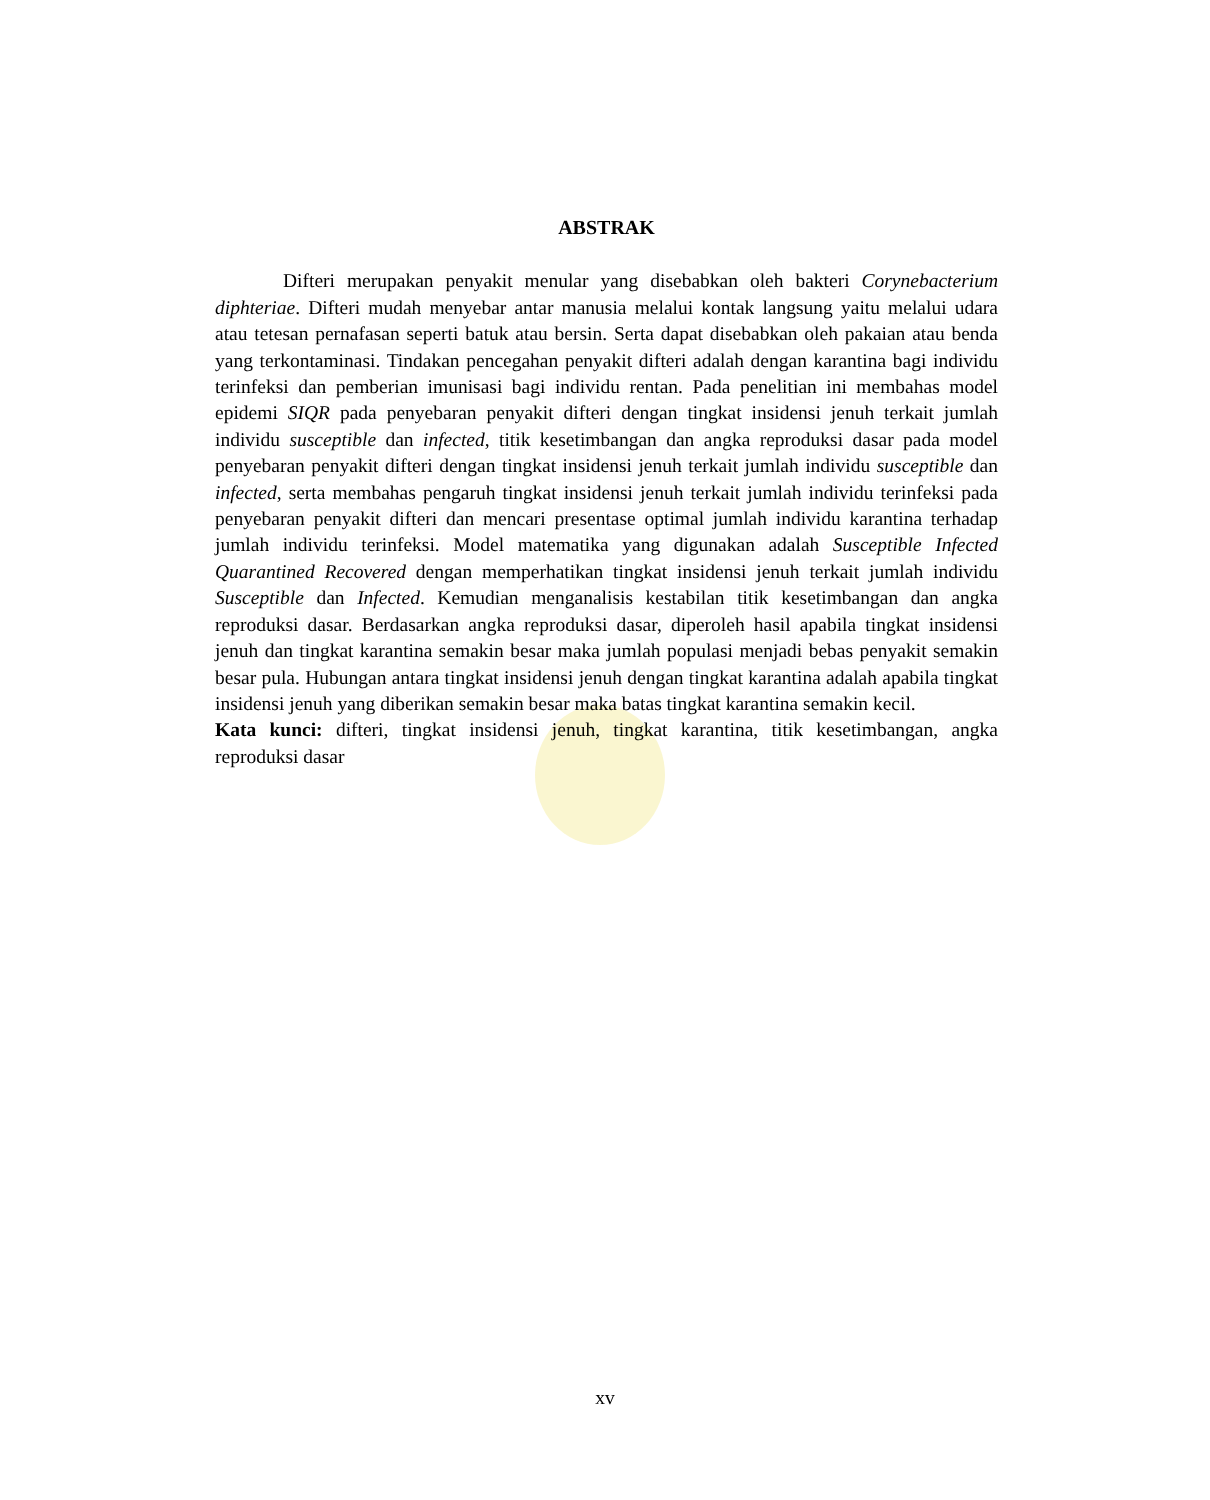ABSTRAK
Difteri merupakan penyakit menular yang disebabkan oleh bakteri Corynebacterium diphteriae. Difteri mudah menyebar antar manusia melalui kontak langsung yaitu melalui udara atau tetesan pernafasan seperti batuk atau bersin. Serta dapat disebabkan oleh pakaian atau benda yang terkontaminasi. Tindakan pencegahan penyakit difteri adalah dengan karantina bagi individu terinfeksi dan pemberian imunisasi bagi individu rentan. Pada penelitian ini membahas model epidemi SIQR pada penyebaran penyakit difteri dengan tingkat insidensi jenuh terkait jumlah individu susceptible dan infected, titik kesetimbangan dan angka reproduksi dasar pada model penyebaran penyakit difteri dengan tingkat insidensi jenuh terkait jumlah individu susceptible dan infected, serta membahas pengaruh tingkat insidensi jenuh terkait jumlah individu terinfeksi pada penyebaran penyakit difteri dan mencari presentase optimal jumlah individu karantina terhadap jumlah individu terinfeksi. Model matematika yang digunakan adalah Susceptible Infected Quarantined Recovered dengan memperhatikan tingkat insidensi jenuh terkait jumlah individu Susceptible dan Infected. Kemudian menganalisis kestabilan titik kesetimbangan dan angka reproduksi dasar. Berdasarkan angka reproduksi dasar, diperoleh hasil apabila tingkat insidensi jenuh dan tingkat karantina semakin besar maka jumlah populasi menjadi bebas penyakit semakin besar pula. Hubungan antara tingkat insidensi jenuh dengan tingkat karantina adalah apabila tingkat insidensi jenuh yang diberikan semakin besar maka batas tingkat karantina semakin kecil.
Kata kunci: difteri, tingkat insidensi jenuh, tingkat karantina, titik kesetimbangan, angka reproduksi dasar
xv